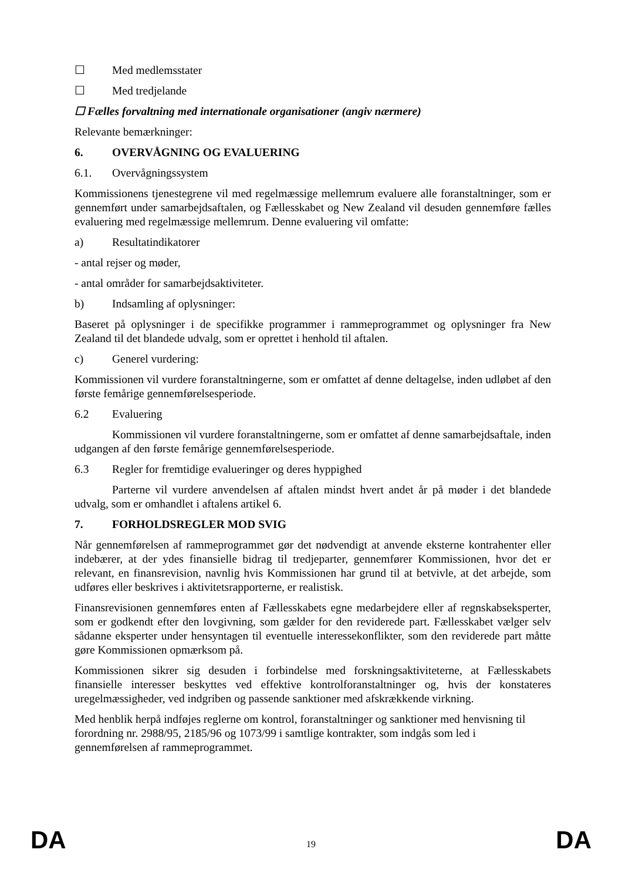☐ Med medlemsstater
☐ Med tredjelande
☐ Fælles forvaltning med internationale organisationer (angiv nærmere)
Relevante bemærkninger:
6. OVERVÅGNING OG EVALUERING
6.1. Overvågningssystem
Kommissionens tjenestegrene vil med regelmæssige mellemrum evaluere alle foranstaltninger, som er gennemført under samarbejdsaftalen, og Fællesskabet og New Zealand vil desuden gennemføre fælles evaluering med regelmæssige mellemrum. Denne evaluering vil omfatte:
a) Resultatindikatorer
- antal rejser og møder,
- antal områder for samarbejdsaktiviteter.
b) Indsamling af oplysninger:
Baseret på oplysninger i de specifikke programmer i rammeprogrammet og oplysninger fra New Zealand til det blandede udvalg, som er oprettet i henhold til aftalen.
c) Generel vurdering:
Kommissionen vil vurdere foranstaltningerne, som er omfattet af denne deltagelse, inden udløbet af den første femårige gennemførelsesperiode.
6.2 Evaluering
Kommissionen vil vurdere foranstaltningerne, som er omfattet af denne samarbejdsaftale, inden udgangen af den første femårige gennemførelsesperiode.
6.3 Regler for fremtidige evalueringer og deres hyppighed
Parterne vil vurdere anvendelsen af aftalen mindst hvert andet år på møder i det blandede udvalg, som er omhandlet i aftalens artikel 6.
7. FORHOLDSREGLER MOD SVIG
Når gennemførelsen af rammeprogrammet gør det nødvendigt at anvende eksterne kontrahenter eller indebærer, at der ydes finansielle bidrag til tredjeparter, gennemfører Kommissionen, hvor det er relevant, en finansrevision, navnlig hvis Kommissionen har grund til at betvivle, at det arbejde, som udføres eller beskrives i aktivitetsrapporterne, er realistisk.
Finansrevisionen gennemføres enten af Fællesskabets egne medarbejdere eller af regnskabseksperter, som er godkendt efter den lovgivning, som gælder for den reviderede part. Fællesskabet vælger selv sådanne eksperter under hensyntagen til eventuelle interessekonflikter, som den reviderede part måtte gøre Kommissionen opmærksom på.
Kommissionen sikrer sig desuden i forbindelse med forskningsaktiviteterne, at Fællesskabets finansielle interesser beskyttes ved effektive kontrolforanstaltninger og, hvis der konstateres uregelmæssigheder, ved indgriben og passende sanktioner med afskrækkende virkning.
Med henblik herpå indføjes reglerne om kontrol, foranstaltninger og sanktioner med henvisning til forordning nr. 2988/95, 2185/96 og 1073/99 i samtlige kontrakter, som indgås som led i gennemførelsen af rammeprogrammet.
DA 19 DA